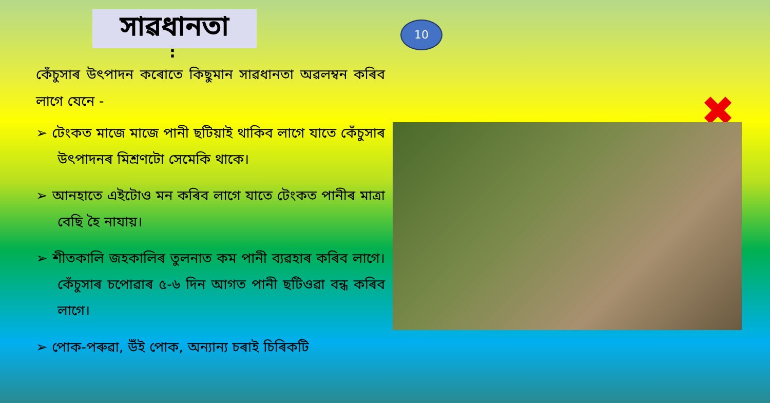সাৱধানতা
:
কেঁচুসাৰ উৎপাদন কৰোতে কিছুমান সাৱধানতা অৱলম্বন কৰিব লাগে যেনে -
➢ টেংকত মাজে মাজে পানী ছটিয়াই থাকিব লাগে যাতে কেঁচুসাৰ উৎপাদনৰ মিশ্ৰণটো সেমেকি থাকে।
➢ আনহাতে এইটোও মন কৰিব লাগে যাতে টেংকত পানীৰ মাত্ৰা বেছি হৈ নাযায়।
➢ শীতকালি জহকালিৰ তুলনাত কম পানী ব্যৱহাৰ কৰিব লাগে। কেঁচুসাৰ চপোৱাৰ ৫-৬ দিন আগত পানী ছটিওৱা বন্ধ কৰিব লাগে।
➢ পোক-পৰুৱা, উঁই পোক, অন্যান্য চৰাই চিৰিকটি
10
✖